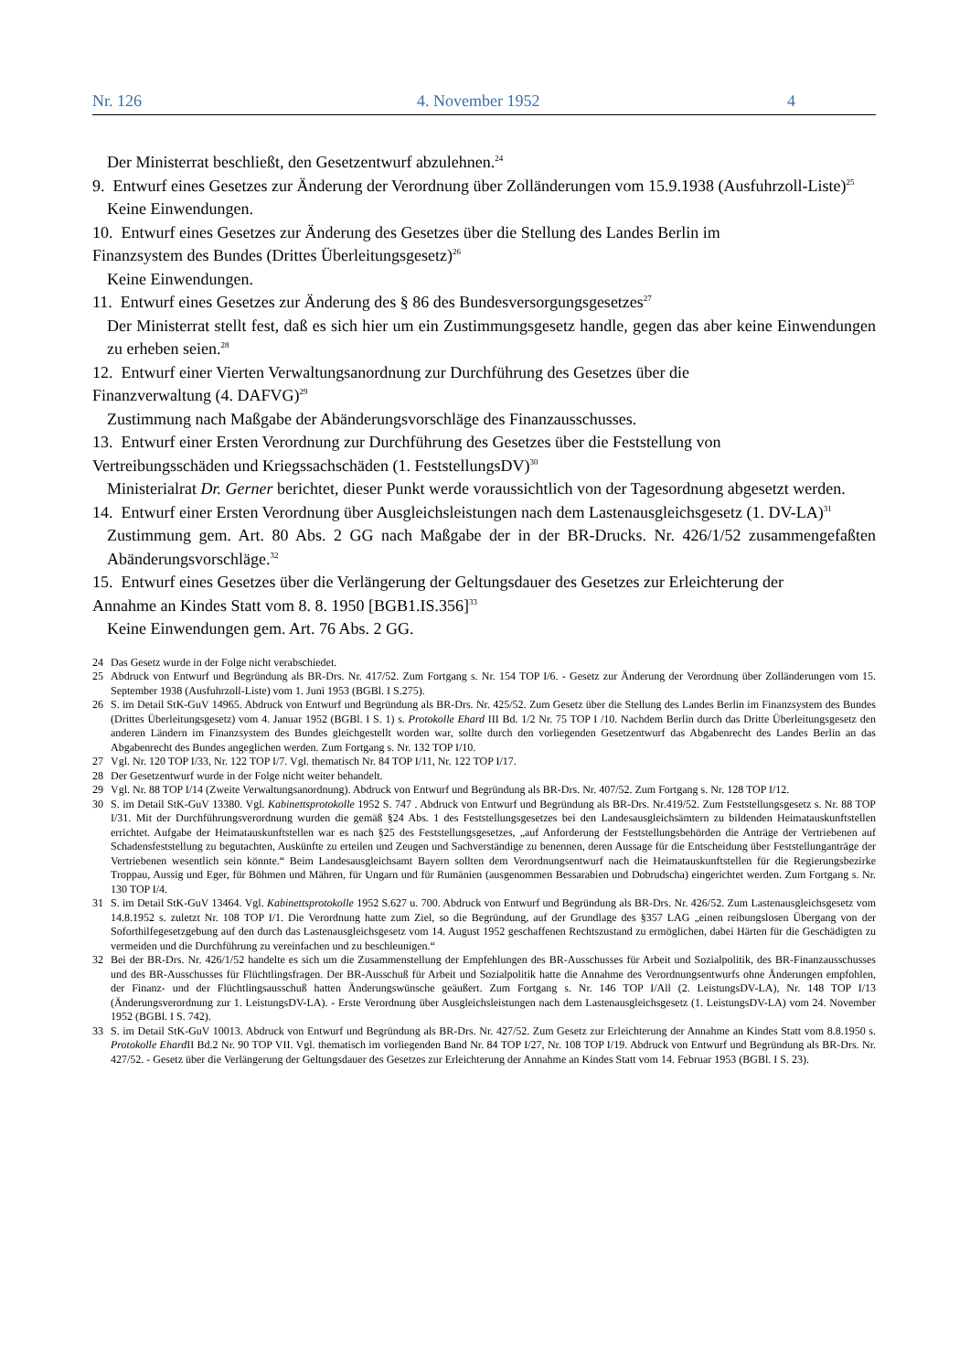Nr. 126 4. November 1952 4
Der Ministerrat beschließt, den Gesetzentwurf abzulehnen.<sup>24</sup>
9. Entwurf eines Gesetzes zur Änderung der Verordnung über Zolländerungen vom 15.9.1938 (Ausfuhrzoll-Liste)<sup>25</sup>
Keine Einwendungen.
10. Entwurf eines Gesetzes zur Änderung des Gesetzes über die Stellung des Landes Berlin im
Finanzsystem des Bundes (Drittes Überleitungsgesetz)<sup>26</sup>
Keine Einwendungen.
11. Entwurf eines Gesetzes zur Änderung des § 86 des Bundesversorgungsgesetzes<sup>27</sup>
Der Ministerrat stellt fest, daß es sich hier um ein Zustimmungsgesetz handle, gegen das aber keine Einwendungen zu erheben seien.<sup>28</sup>
12. Entwurf einer Vierten Verwaltungsanordnung zur Durchführung des Gesetzes über die
Finanzverwaltung (4. DAFVG)<sup>29</sup>
Zustimmung nach Maßgabe der Abänderungsvorschläge des Finanzausschusses.
13. Entwurf einer Ersten Verordnung zur Durchführung des Gesetzes über die Feststellung von
Vertreibungsschäden und Kriegssachschäden (1. FeststellungsDV)<sup>30</sup>
Ministerialrat Dr. Gerner berichtet, dieser Punkt werde voraussichtlich von der Tagesordnung abgesetzt werden.
14. Entwurf einer Ersten Verordnung über Ausgleichsleistungen nach dem Lastenausgleichsgesetz (1. DV-LA)<sup>31</sup>
Zustimmung gem. Art. 80 Abs. 2 GG nach Maßgabe der in der BR-Drucks. Nr. 426/1/52 zusammengefaßten Abänderungsvorschläge.<sup>32</sup>
15. Entwurf eines Gesetzes über die Verlängerung der Geltungsdauer des Gesetzes zur Erleichterung der
Annahme an Kindes Statt vom 8. 8. 1950 [BGB1.IS.356]<sup>33</sup>
Keine Einwendungen gem. Art. 76 Abs. 2 GG.
24 Das Gesetz wurde in der Folge nicht verabschiedet.
25 Abdruck von Entwurf und Begründung als BR-Drs. Nr. 417/52. Zum Fortgang s. Nr. 154 TOP I/6. - Gesetz zur Änderung der Verordnung über Zolländerungen vom 15. September 1938 (Ausfuhrzoll-Liste) vom 1. Juni 1953 (BGBl. I S.275).
26 S. im Detail StK-GuV 14965. Abdruck von Entwurf und Begründung als BR-Drs. Nr. 425/52. Zum Gesetz über die Stellung des Landes Berlin im Finanzsystem des Bundes (Drittes Überleitungsgesetz) vom 4. Januar 1952 (BGBl. I S. 1) s. Protokolle Ehard III Bd. 1/2 Nr. 75 TOP I /10. Nachdem Berlin durch das Dritte Überleitungsgesetz den anderen Ländern im Finanzsystem des Bundes gleichgestellt worden war, sollte durch den vorliegenden Gesetzentwurf das Abgabenrecht des Landes Berlin an das Abgabenrecht des Bundes angeglichen werden. Zum Fortgang s. Nr. 132 TOP I/10.
27 Vgl. Nr. 120 TOP I/33, Nr. 122 TOP I/7. Vgl. thematisch Nr. 84 TOP I/11, Nr. 122 TOP I/17.
28 Der Gesetzentwurf wurde in der Folge nicht weiter behandelt.
29 Vgl. Nr. 88 TOP I/14 (Zweite Verwaltungsanordnung). Abdruck von Entwurf und Begründung als BR-Drs. Nr. 407/52. Zum Fortgang s. Nr. 128 TOP I/12.
30 S. im Detail StK-GuV 13380. Vgl. Kabinettsprotokolle 1952 S. 747 . Abdruck von Entwurf und Begründung als BR-Drs. Nr.419/52. Zum Feststellungsgesetz s. Nr. 88 TOP I/31. Mit der Durchführungsverordnung wurden die gemäß §24 Abs. 1 des Feststellungsgesetzes bei den Landesausgleichsämtern zu bildenden Heimatauskunftstellen errichtet. Aufgabe der Heimatauskunftstellen war es nach §25 des Feststellungsgesetzes, „auf Anforderung der Feststellungsbehörden die Anträge der Vertriebenen auf Schadensfeststellung zu begutachten, Auskünfte zu erteilen und Zeugen und Sachverständige zu benennen, deren Aussage für die Entscheidung über Feststellunganträge der Vertriebenen wesentlich sein könnte.“ Beim Landesausgleichsamt Bayern sollten dem Verordnungsentwurf nach die Heimatauskunftstellen für die Regierungsbezirke Troppau, Aussig und Eger, für Böhmen und Mähren, für Ungarn und für Rumänien (ausgenommen Bessarabien und Dobrudscha) eingerichtet werden. Zum Fortgang s. Nr. 130 TOP I/4.
31 S. im Detail StK-GuV 13464. Vgl. Kabinettsprotokolle 1952 S.627 u. 700. Abdruck von Entwurf und Begründung als BR-Drs. Nr. 426/52. Zum Lastenausgleichsgesetz vom 14.8.1952 s. zuletzt Nr. 108 TOP I/1. Die Verordnung hatte zum Ziel, so die Begründung, auf der Grundlage des §357 LAG „einen reibungslosen Übergang von der Soforthilfegesetzgebung auf den durch das Lastenausgleichsgesetz vom 14. August 1952 geschaffenen Rechtszustand zu ermöglichen, dabei Härten für die Geschädigten zu vermeiden und die Durchführung zu vereinfachen und zu beschleunigen.“
32 Bei der BR-Drs. Nr. 426/1/52 handelte es sich um die Zusammenstellung der Empfehlungen des BR-Ausschusses für Arbeit und Sozialpolitik, des BR-Finanzausschusses und des BR-Ausschusses für Flüchtlingsfragen. Der BR-Ausschuß für Arbeit und Sozialpolitik hatte die Annahme des Verordnungsentwurfs ohne Änderungen empfohlen, der Finanz- und der Flüchtlingsausschuß hatten Änderungswünsche geäußert. Zum Fortgang s. Nr. 146 TOP I/All (2. LeistungsDV-LA), Nr. 148 TOP I/13 (Änderungsverordnung zur 1. LeistungsDV-LA). - Erste Verordnung über Ausgleichsleistungen nach dem Lastenausgleichsgesetz (1. LeistungsDV-LA) vom 24. November 1952 (BGBl. I S. 742).
33 S. im Detail StK-GuV 10013. Abdruck von Entwurf und Begründung als BR-Drs. Nr. 427/52. Zum Gesetz zur Erleichterung der Annahme an Kindes Statt vom 8.8.1950 s. Protokolle Ehard II Bd.2 Nr. 90 TOP VII. Vgl. thematisch im vorliegenden Band Nr. 84 TOP I/27, Nr. 108 TOP I/19. Abdruck von Entwurf und Begründung als BR-Drs. Nr. 427/52. - Gesetz über die Verlängerung der Geltungsdauer des Gesetzes zur Erleichterung der Annahme an Kindes Statt vom 14. Februar 1953 (BGBl. I S. 23).